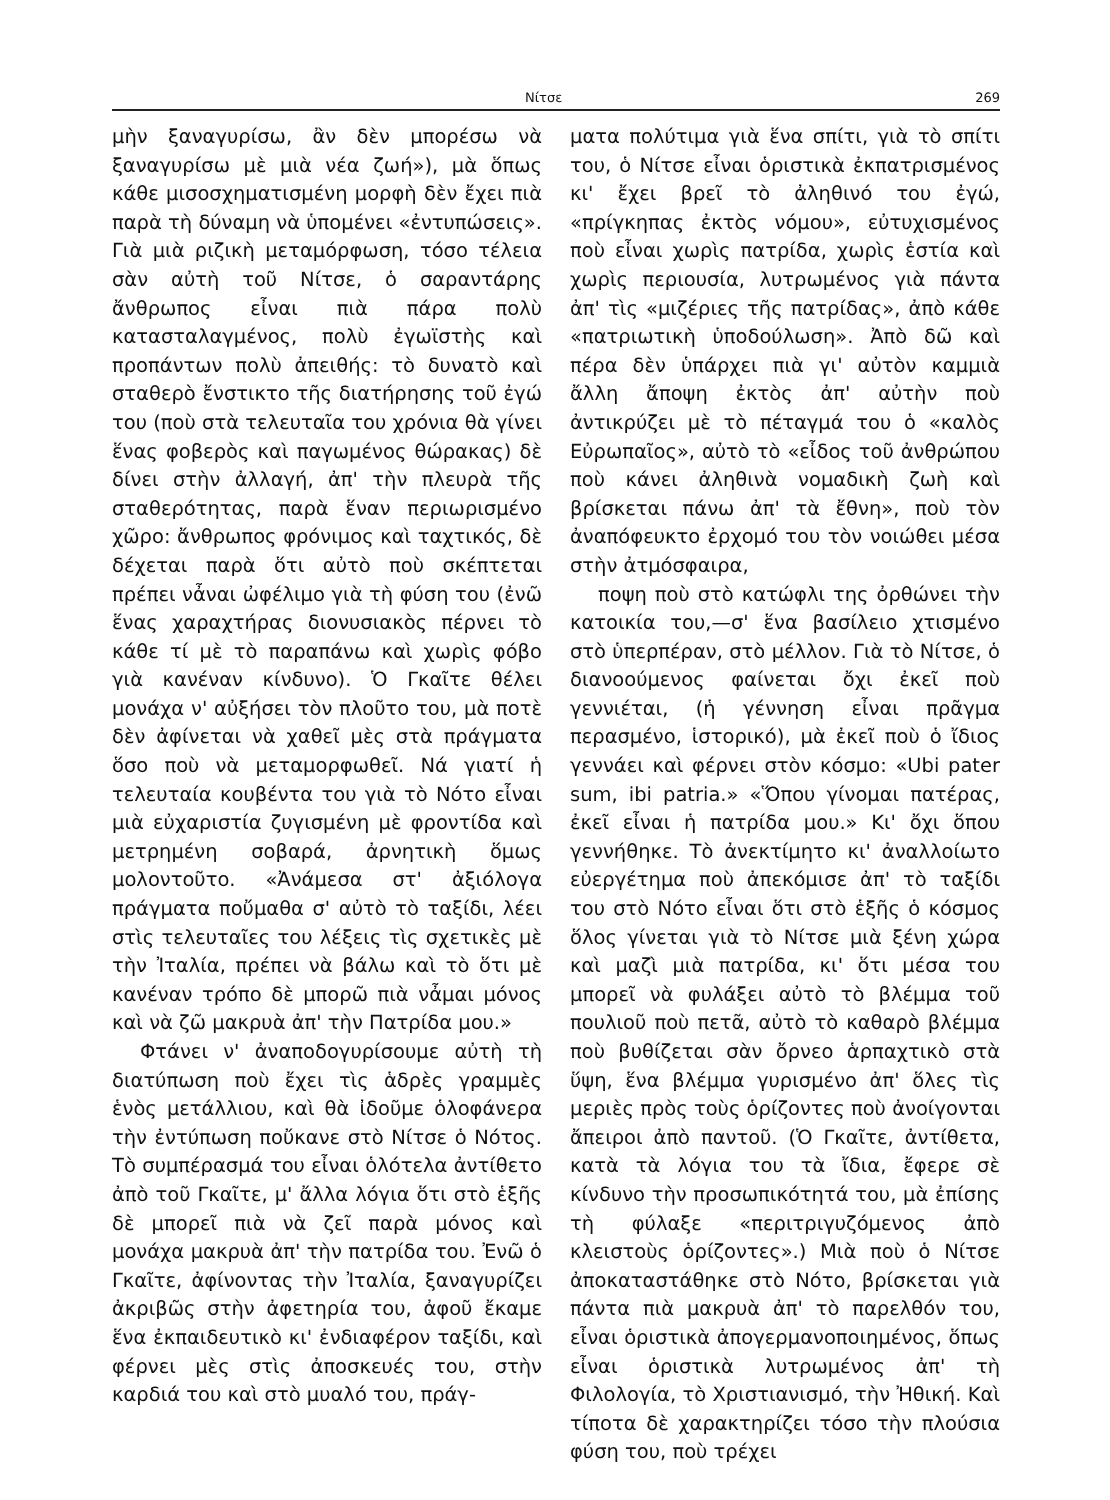Νίτσε 269
μὴν ξαναγυρίσω, ἂν δὲν μπορέσω νὰ ξαναγυρίσω μὲ μιὰ νέα ζωή»), μὰ ὅπως κάθε μισοσχηματισμένη μορφὴ δὲν ἔχει πιὰ παρὰ τὴ δύναμη νὰ ὑπομένει «ἐντυπώσεις». Γιὰ μιὰ ριζικὴ μεταμόρφωση, τόσο τέλεια σὰν αὐτὴ τοῦ Νίτσε, ὁ σαραντάρης ἄνθρωπος εἶναι πιὰ πάρα πολὺ κατασταλαγμένος, πολὺ ἐγωϊστὴς καὶ προπάντων πολὺ ἀπειθής: τὸ δυνατὸ καὶ σταθερὸ ἔνστικτο τῆς διατήρησης τοῦ ἐγώ του (ποὺ στὰ τελευταῖα του χρόνια θὰ γίνει ἕνας φοβερὸς καὶ παγωμένος θώρακας) δὲ δίνει στὴν ἀλλαγή, ἀπ' τὴν πλευρὰ τῆς σταθερότητας, παρὰ ἕναν περιωρισμένο χῶρο: ἄνθρωπος φρόνιμος καὶ ταχτικός, δὲ δέχεται παρὰ ὅτι αὐτὸ ποὺ σκέπτεται πρέπει νἆναι ὠφέλιμο γιὰ τὴ φύση του (ἐνῶ ἕνας χαραχτήρας διονυσιακὸς πέρνει τὸ κάθε τί μὲ τὸ παραπάνω καὶ χωρὶς φόβο γιὰ κανέναν κίνδυνο). Ὁ Γκαῖτε θέλει μονάχα ν' αὐξήσει τὸν πλοῦτο του, μὰ ποτὲ δὲν ἀφίνεται νὰ χαθεῖ μὲς στὰ πράγματα ὅσο ποὺ νὰ μεταμορφωθεῖ. Νά γιατί ἡ τελευταία κουβέντα του γιὰ τὸ Νότο εἶναι μιὰ εὐχαριστία ζυγισμένη μὲ φροντίδα καὶ μετρημένη σοβαρά, ἀρνητικὴ ὅμως μολοντοῦτο. «Ἀνάμεσα στ' ἀξιόλογα πράγματα ποὔμαθα σ' αὐτὸ τὸ ταξίδι, λέει στὶς τελευταῖες του λέξεις τὶς σχετικὲς μὲ τὴν Ἰταλία, πρέπει νὰ βάλω καὶ τὸ ὅτι μὲ κανέναν τρόπο δὲ μπορῶ πιὰ νἆμαι μόνος καὶ νὰ ζῶ μακρυὰ ἀπ' τὴν Πατρίδα μου.»
Φτάνει ν' ἀναποδογυρίσουμε αὐτὴ τὴ διατύπωση ποὺ ἔχει τὶς ἁδρὲς γραμμὲς ἑνὸς μετάλλιου, καὶ θὰ ἰδοῦμε ὁλοφάνερα τὴν ἐντύπωση ποὔκανε στὸ Νίτσε ὁ Νότος. Τὸ συμπέρασμά του εἶναι ὁλότελα ἀντίθετο ἀπὸ τοῦ Γκαῖτε, μ' ἄλλα λόγια ὅτι στὸ ἑξῆς δὲ μπορεῖ πιὰ νὰ ζεῖ παρὰ μόνος καὶ μονάχα μακρυὰ ἀπ' τὴν πατρίδα του. Ἐνῶ ὁ Γκαῖτε, ἀφίνοντας τὴν Ἰταλία, ξαναγυρίζει ἀκριβῶς στὴν ἀφετηρία του, ἀφοῦ ἔκαμε ἕνα ἐκπαιδευτικὸ κι' ἐνδιαφέρον ταξίδι, καὶ φέρνει μὲς στὶς ἀποσκευές του, στὴν καρδιά του καὶ στὸ μυαλό του, πράγ-
ματα πολύτιμα γιὰ ἕνα σπίτι, γιὰ τὸ σπίτι του, ὁ Νίτσε εἶναι ὁριστικὰ ἐκπατρισμένος κι' ἔχει βρεῖ τὸ ἀληθινό του ἐγώ, «πρίγκηπας ἐκτὸς νόμου», εὐτυχισμένος ποὺ εἶναι χωρὶς πατρίδα, χωρὶς ἑστία καὶ χωρὶς περιουσία, λυτρωμένος γιὰ πάντα ἀπ' τὶς «μιζέριες τῆς πατρίδας», ἀπὸ κάθε «πατριωτικὴ ὑποδούλωση». Ἀπὸ δῶ καὶ πέρα δὲν ὑπάρχει πιὰ γι' αὐτὸν καμμιὰ ἄλλη ἄποψη ἐκτὸς ἀπ' αὐτὴν ποὺ ἀντικρύζει μὲ τὸ πέταγμά του ὁ «καλὸς Εὐρωπαῖος», αὐτὸ τὸ «εἶδος τοῦ ἀνθρώπου ποὺ κάνει ἀληθινὰ νομαδικὴ ζωὴ καὶ βρίσκεται πάνω ἀπ' τὰ ἔθνη», ποὺ τὸν ἀναπόφευκτο ἐρχομό του τὸν νοιώθει μέσα στὴν ἀτμόσφαιρα,
ποψη ποὺ στὸ κατώφλι της ὀρθώνει τὴν κατοικία του,—σ' ἕνα βασίλειο χτισμένο στὸ ὑπερπέραν, στὸ μέλλον. Γιὰ τὸ Νίτσε, ὁ διανοούμενος φαίνεται ὄχι ἐκεῖ ποὺ γεννιέται, (ἡ γέννηση εἶναι πρᾶγμα περασμένο, ἱστορικό), μὰ ἐκεῖ ποὺ ὁ ἴδιος γεννάει καὶ φέρνει στὸν κόσμο: «Ubi pater sum, ibi patria.» «Ὅπου γίνομαι πατέρας, ἐκεῖ εἶναι ἡ πατρίδα μου.» Κι' ὄχι ὅπου γεννήθηκε. Τὸ ἀνεκτίμητο κι' ἀναλλοίωτο εὐεργέτημα ποὺ ἀπεκόμισε ἀπ' τὸ ταξίδι του στὸ Νότο εἶναι ὅτι στὸ ἑξῆς ὁ κόσμος ὅλος γίνεται γιὰ τὸ Νίτσε μιὰ ξένη χώρα καὶ μαζὶ μιὰ πατρίδα, κι' ὅτι μέσα του μπορεῖ νὰ φυλάξει αὐτὸ τὸ βλέμμα τοῦ πουλιοῦ ποὺ πετᾶ, αὐτὸ τὸ καθαρὸ βλέμμα ποὺ βυθίζεται σὰν ὄρνεο ἁρπαχτικὸ στὰ ὕψη, ἕνα βλέμμα γυρισμένο ἀπ' ὅλες τὶς μεριὲς πρὸς τοὺς ὁρίζοντες ποὺ ἀνοίγονται ἄπειροι ἀπὸ παντοῦ. (Ὁ Γκαῖτε, ἀντίθετα, κατὰ τὰ λόγια του τὰ ἴδια, ἔφερε σὲ κίνδυνο τὴν προσωπικότητά του, μὰ ἐπίσης τὴ φύλαξε «περιτριγυζόμενος ἀπὸ κλειστοὺς ὁρίζοντες».) Μιὰ ποὺ ὁ Νίτσε ἀποκαταστάθηκε στὸ Νότο, βρίσκεται γιὰ πάντα πιὰ μακρυὰ ἀπ' τὸ παρελθόν του, εἶναι ὁριστικὰ ἀπογερμανοποιημένος, ὅπως εἶναι ὁριστικὰ λυτρωμένος ἀπ' τὴ Φιλολογία, τὸ Χριστιανισμό, τὴν Ἠθική. Καὶ τίποτα δὲ χαρακτηρίζει τόσο τὴν πλούσια φύση του, ποὺ τρέχει